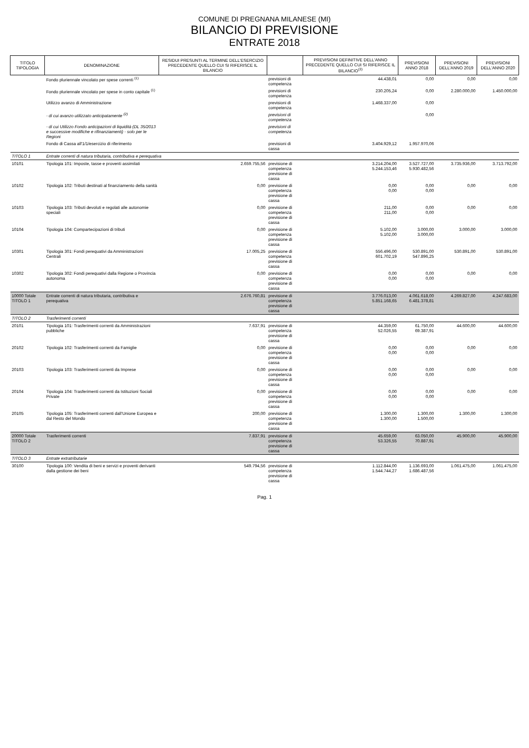COMUNE DI PREGNANA MILANESE (MI)
BILANCIO DI PREVISIONE
ENTRATE 2018
| TITOLO TIPOLOGIA | DENOMINAZIONE | RESIDUI PRESUNTI AL TERMINE DELL'ESERCIZIO PRECEDENTE QUELLO CUI SI RIFERISCE IL BILANCIO | | PREVISIONI DEFINITIVE DELL'ANNO PRECEDENTE QUELLO CUI SI RIFERISCE IL BILANCIO<sup>(3)</sup> | PREVISIONI ANNO 2018 | PREVISIONI DELL'ANNO 2019 | PREVISIONI DELL'ANNO 2020 |
| --- | --- | --- | --- | --- | --- | --- | --- |
| | Fondo pluriennale vincolato per spese correnti <sup>(1)</sup> | | previsioni di competenza | 44.438,01 | 0,00 | 0,00 | 0,00 |
| | Fondo pluriennale vincolato per spese in conto capitale <sup>(1)</sup> | | previsioni di competenza | 230.205,24 | 0,00 | 2.280.000,00 | 1.450.000,00 |
| | Utilizzo avanzo di Amministrazione | | previsioni di competenza | 1.468.337,00 | 0,00 | | |
| | - di cui avanzo utilizzato anticipatamente <sup>(2)</sup> | | previsioni di competenza | | 0,00 | | |
| | - di cui Utilizzo Fondo anticipazioni di liquidità (DL 35/2013 e successive modifiche e rifinanziamenti) - solo per le Regioni | | previsioni di competenza | | | | |
| | Fondo di Cassa all'1/1/esercizio di riferimento | | previsioni di cassa | 3.404.929,12 | 1.957.970,06 | | |
| TITOLO 1 | Entrate correnti di natura tributaria, contributiva e perequativa | | | | | | |
| 10101 | Tipologia 101: Imposte, tasse e proventi assimilati | 2.659.755,56 | previsione di competenza previsione di cassa | 3.214.204,00 5.244.153,46 | 3.527.727,00 5.930.482,56 | 3.735.936,00 | 3.713.792,00 |
| 10102 | Tipologia 102: Tributi destinati al finanziamento della sanità | 0,00 | previsione di competenza previsione di cassa | 0,00 0,00 | 0,00 0,00 | 0,00 | 0,00 |
| 10103 | Tipologia 103: Tributi devoluti e regolati alle autonomie speciali | 0,00 | previsione di competenza previsione di cassa | 211,00 211,00 | 0,00 0,00 | 0,00 | 0,00 |
| 10104 | Tipologia 104: Compartecipazioni di tributi | 0,00 | previsione di competenza previsione di cassa | 5.102,00 5.102,00 | 3.000,00 3.000,00 | 3.000,00 | 3.000,00 |
| 10301 | Tipologia 301: Fondi perequativi da Amministrazioni Centrali | 17.005,25 | previsione di competenza previsione di cassa | 556.496,00 601.702,19 | 530.891,00 547.896,25 | 530.891,00 | 530.891,00 |
| 10302 | Tipologia 302: Fondi perequativi dalla Regione o Provincia autonoma | 0,00 | previsione di competenza previsione di cassa | 0,00 0,00 | 0,00 0,00 | 0,00 | 0,00 |
| 10000 Totale TITOLO 1 | Entrate correnti di natura tributaria, contributiva e perequativa | 2.676.760,81 | previsione di competenza previsione di cassa | 3.776.013,00 5.851.168,65 | 4.061.618,00 6.481.378,81 | 4.269.827,00 | 4.247.683,00 |
| TITOLO 2 | Trasferimenti correnti | | | | | | |
| 20101 | Tipologia 101: Trasferimenti correnti da Amministrazioni pubbliche | 7.637,91 | previsione di competenza previsione di cassa | 44.359,00 52.026,55 | 61.750,00 69.387,91 | 44.600,00 | 44.600,00 |
| 20102 | Tipologia 102: Trasferimenti correnti da Famiglie | 0,00 | previsione di competenza previsione di cassa | 0,00 0,00 | 0,00 0,00 | 0,00 | 0,00 |
| 20103 | Tipologia 103: Trasferimenti correnti da Imprese | 0,00 | previsione di competenza previsione di cassa | 0,00 0,00 | 0,00 0,00 | 0,00 | 0,00 |
| 20104 | Tipologia 104: Trasferimenti correnti da Istituzioni Sociali Private | 0,00 | previsione di competenza previsione di cassa | 0,00 0,00 | 0,00 0,00 | 0,00 | 0,00 |
| 20105 | Tipologia 105: Trasferimenti correnti dall'Unione Europea e dal Resto del Mondo | 200,00 | previsione di competenza previsione di cassa | 1.300,00 1.300,00 | 1.300,00 1.500,00 | 1.300,00 | 1.300,00 |
| 20000 Totale TITOLO 2 | Trasferimenti correnti | 7.837,91 | previsione di competenza previsione di cassa | 45.659,00 53.326,55 | 63.050,00 70.887,91 | 45.900,00 | 45.900,00 |
| TITOLO 3 | Entrate extratributarie | | | | | | |
| 30100 | Tipologia 100: Vendita di beni e servizi e proventi derivanti dalla gestione dei beni | 549.794,56 | previsione di competenza previsione di cassa | 1.112.844,00 1.544.744,27 | 1.136.693,00 1.686.487,56 | 1.061.475,00 | 1.061.475,00 |
Pag. 1